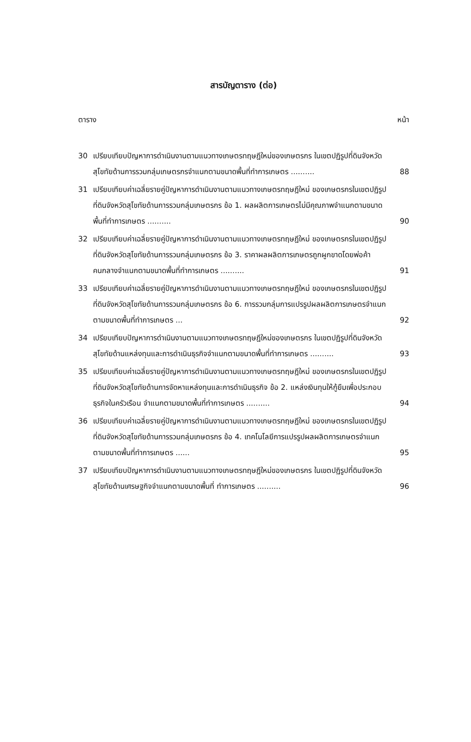สารบัญตาราง (ต่อ)
ตาราง หน้า
30 เปรียบเทียบปัญหาการดำเนินงานตามแนวทางเกษตรทฤษฎีใหม่ของเกษตรกร ในเขตปฏิรูปที่ดินจังหวัดสุโขทัยด้านการรวมกลุ่มเกษตรกรจำแนกตามขนาดพื้นที่ทำการเกษตร ..........
88
31 เปรียบเทียบค่าเฉลี่ยรายคู่ปัญหาการดำเนินงานตามแนวทางเกษตรทฤษฎีใหม่ ของเกษตรกรในเขตปฏิรูปที่ดินจังหวัดสุโขทัยด้านการรวมกลุ่มเกษตรกร ข้อ 1. ผลผลิตการเกษตรไม่มีคุณภาพจำแนกตามขนาดพื้นที่ทำการเกษตร ..........
90
32 เปรียบเทียบค่าเฉลี่ยรายคู่ปัญหาการดำเนินงานตามแนวทางเกษตรทฤษฎีใหม่ ของเกษตรกรในเขตปฏิรูปที่ดินจังหวัดสุโขทัยด้านการรวมกลุ่มเกษตรกร ข้อ 3. ราคาผลผลิตการเกษตรถูกผูกขาดโดยพ่อค้าคนกลางจำแนกตามขนาดพื้นที่ทำการเกษตร ..........
91
33 เปรียบเทียบค่าเฉลี่ยรายคู่ปัญหาการดำเนินงานตามแนวทางเกษตรทฤษฎีใหม่ ของเกษตรกรในเขตปฏิรูปที่ดินจังหวัดสุโขทัยด้านการรวมกลุ่มเกษตรกร ข้อ 6. การรวมกลุ่มการแปรรูปผลผลิตการเกษตรจำแนกตามขนาดพื้นที่ทำการเกษตร ...
92
34 เปรียบเทียบปัญหาการดำเนินงานตามแนวทางเกษตรทฤษฎีใหม่ของเกษตรกร ในเขตปฏิรูปที่ดินจังหวัดสุโขทัยด้านแหล่งทุนและการดำเนินธุรกิจจำแนกตามขนาดพื้นที่ทำการเกษตร ..........
93
35 เปรียบเทียบค่าเฉลี่ยรายคู่ปัญหาการดำเนินงานตามแนวทางเกษตรทฤษฎีใหม่ ของเกษตรกรในเขตปฏิรูปที่ดินจังหวัดสุโขทัยด้านการจัดหาแหล่งทุนและการดำเนินธุรกิจ ข้อ 2. แหล่งเงินทุนให้กู้ยืมเพื่อประกอบธุรกิจในครัวเรือน จำแนกตามขนาดพื้นที่ทำการเกษตร ..........
94
36 เปรียบเทียบค่าเฉลี่ยรายคู่ปัญหาการดำเนินงานตามแนวทางเกษตรทฤษฎีใหม่ ของเกษตรกรในเขตปฏิรูปที่ดินจังหวัดสุโขทัยด้านการรวมกลุ่มเกษตรกร ข้อ 4. เทคโนโลยีการแปรรูปผลผลิตการเกษตรจำแนกตามขนาดพื้นที่ทำการเกษตร ......
95
37 เปรียบเทียบปัญหาการดำเนินงานตามแนวทางเกษตรทฤษฎีใหม่ของเกษตรกร ในเขตปฏิรูปที่ดินจังหวัดสุโขทัยด้านเศรษฐกิจจำแนกตามขนาดพื้นที่ ทำการเกษตร ..........
96